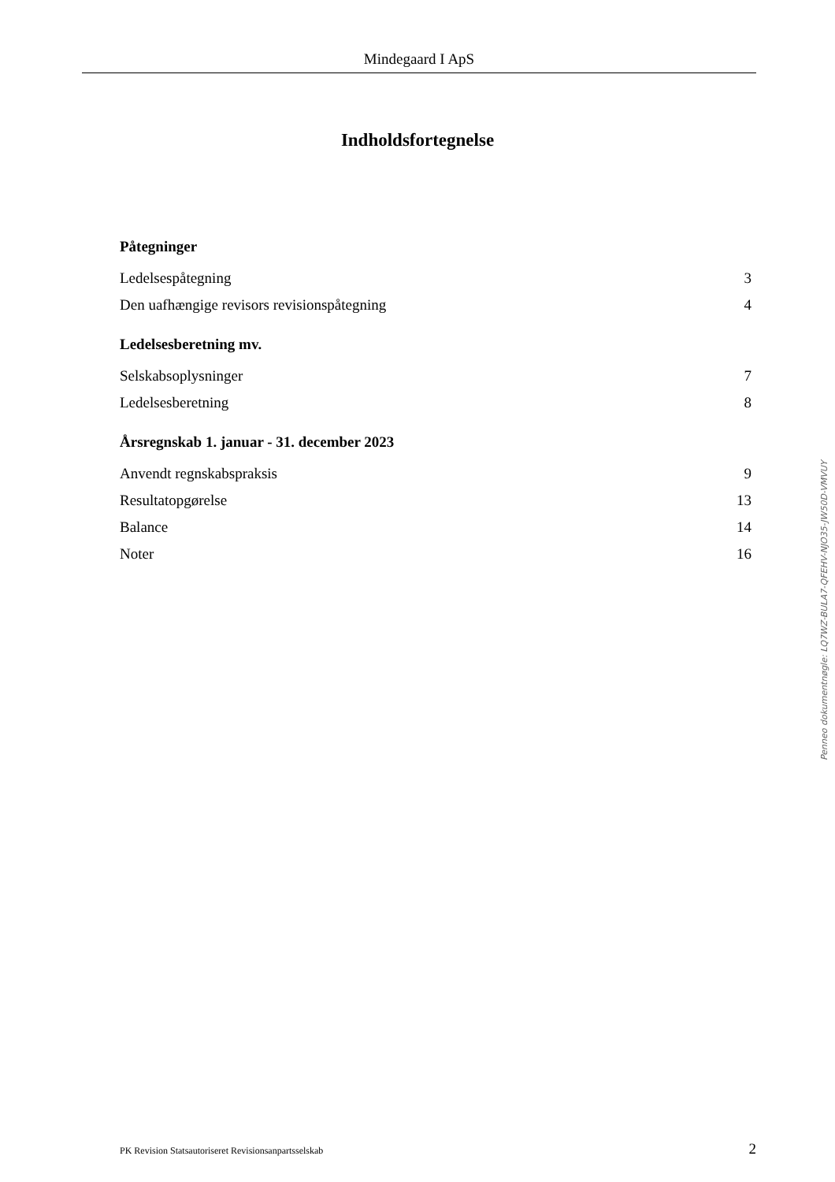Mindegaard I ApS
Indholdsfortegnelse
Påtegninger
Ledelsespåtegning 3
Den uafhængige revisors revisionspåtegning 4
Ledelsesberetning mv.
Selskabsoplysninger 7
Ledelsesberetning 8
Årsregnskab 1. januar - 31. december 2023
Anvendt regnskabspraksis 9
Resultatopgørelse 13
Balance 14
Noter 16
Penneo dokumentnøgle: LQ7WZ-BULA7-QFEHV-NJO35-JW50D-VMVUY
PK Revision Statsautoriseret Revisionsanpartsselskab 2